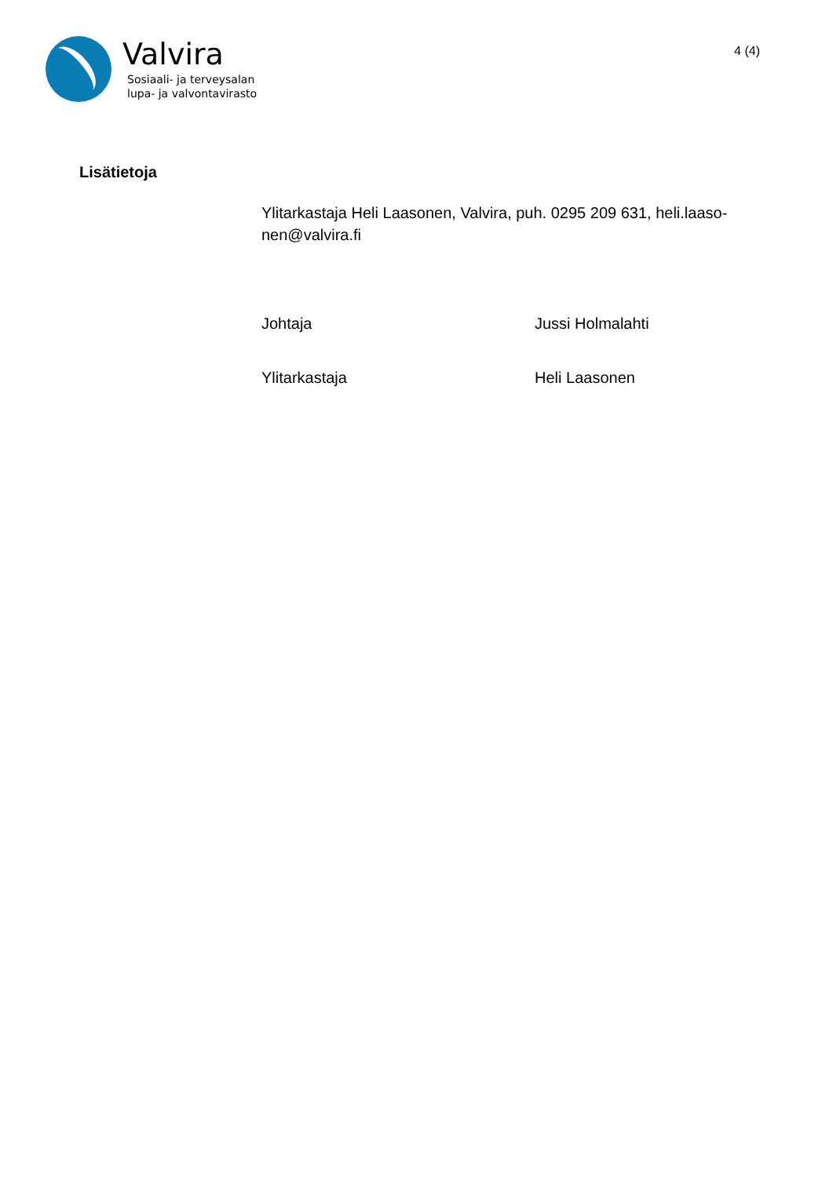Valvira
Sosiaali- ja terveysalan
lupa- ja valvontavirasto
4 (4)
Lisätietoja
Ylitarkastaja Heli Laasonen, Valvira, puh. 0295 209 631, heli.laaso-nen@valvira.fi
Johtaja Jussi Holmalahti
Ylitarkastaja Heli Laasonen